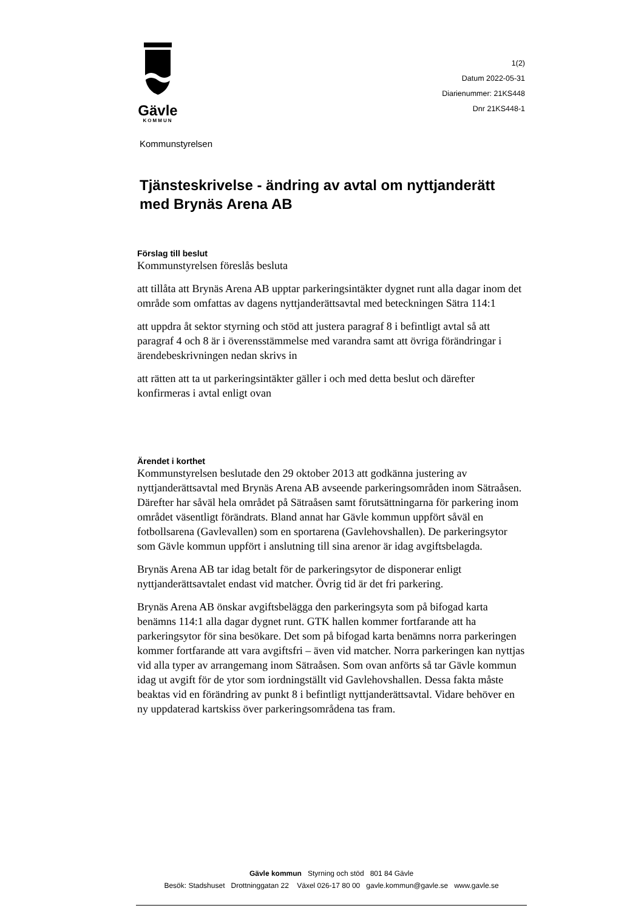Gävle
KOMMUN
1(2)
Datum 2022-05-31
Diarienummer: 21KS448
Dnr 21KS448-1
Kommunstyrelsen
Tjänsteskrivelse - ändring av avtal om nyttjanderätt med Brynäs Arena AB
Förslag till beslut
Kommunstyrelsen föreslås besluta
att tillåta att Brynäs Arena AB upptar parkeringsintäkter dygnet runt alla dagar inom det område som omfattas av dagens nyttjanderättsavtal med beteckningen Sätra 114:1
att uppdra åt sektor styrning och stöd att justera paragraf 8 i befintligt avtal så att paragraf 4 och 8 är i överensstämmelse med varandra samt att övriga förändringar i ärendebeskrivningen nedan skrivs in
att rätten att ta ut parkeringsintäkter gäller i och med detta beslut och därefter konfirmeras i avtal enligt ovan
Ärendet i korthet
Kommunstyrelsen beslutade den 29 oktober 2013 att godkänna justering av nyttjanderättsavtal med Brynäs Arena AB avseende parkeringsområden inom Sätraåsen. Därefter har såväl hela området på Sätraåsen samt förutsättningarna för parkering inom området väsentligt förändrats. Bland annat har Gävle kommun uppfört såväl en fotbollsarena (Gavlevallen) som en sportarena (Gavlehovshallen). De parkeringsytor som Gävle kommun uppfört i anslutning till sina arenor är idag avgiftsbelagda.
Brynäs Arena AB tar idag betalt för de parkeringsytor de disponerar enligt nyttjanderättsavtalet endast vid matcher. Övrig tid är det fri parkering.
Brynäs Arena AB önskar avgiftsbelägga den parkeringsyta som på bifogad karta benämns 114:1 alla dagar dygnet runt. GTK hallen kommer fortfarande att ha parkeringsytor för sina besökare. Det som på bifogad karta benämns norra parkeringen kommer fortfarande att vara avgiftsfri – även vid matcher. Norra parkeringen kan nyttjas vid alla typer av arrangemang inom Sätraåsen. Som ovan anförts så tar Gävle kommun idag ut avgift för de ytor som iordningställt vid Gavlehovshallen. Dessa fakta måste beaktas vid en förändring av punkt 8 i befintligt nyttjanderättsavtal. Vidare behöver en ny uppdaterad kartskiss över parkeringsområdena tas fram.
Gävle kommun Styrning och stöd 801 84 Gävle
Besök: Stadshuset Drottninggatan 22 Växel 026-17 80 00 gavle.kommun@gavle.se www.gavle.se